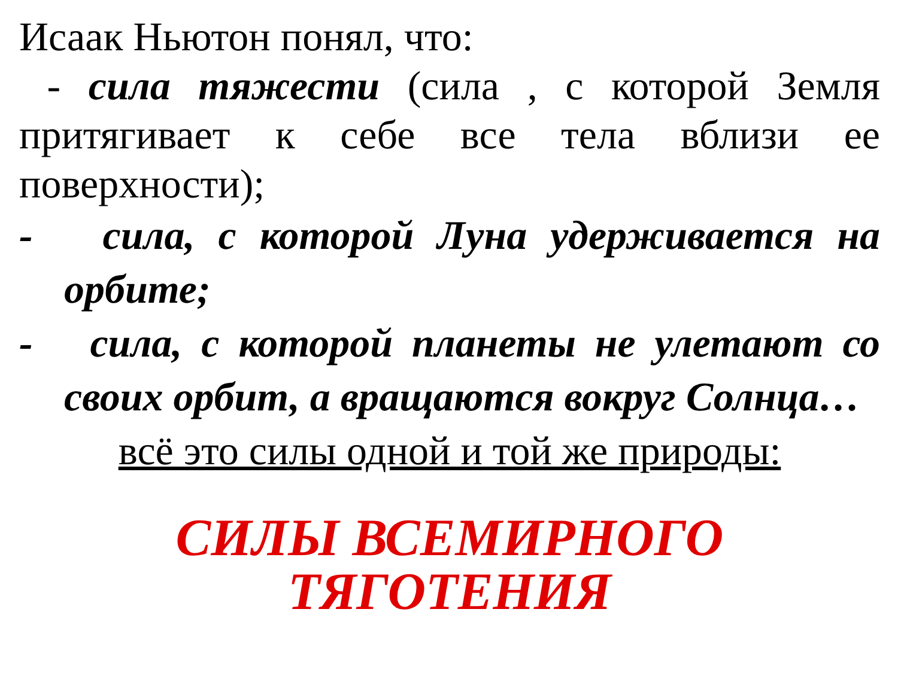Исаак Ньютон понял, что:
- сила тяжести (сила , с которой Земля притягивает к себе все тела вблизи ее поверхности);
- сила, с которой Луна удерживается на орбите;
- сила, с которой планеты не улетают со своих орбит, а вращаются вокруг Солнца…
всё это силы одной и той же природы:
СИЛЫ ВСЕМИРНОГО ТЯГОТЕНИЯ